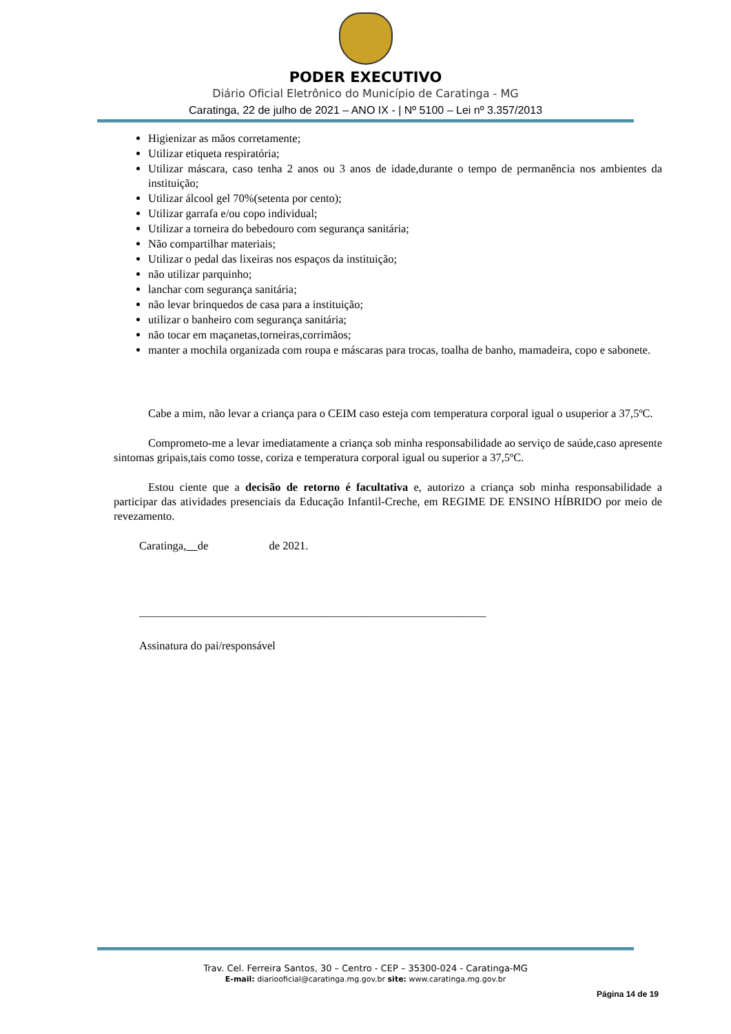PODER EXECUTIVO
Diário Oficial Eletrônico do Município de Caratinga - MG
Caratinga, 22 de julho de 2021 – ANO IX - | Nº 5100 – Lei nº 3.357/2013
Higienizar as mãos corretamente;
Utilizar etiqueta respiratória;
Utilizar máscara, caso tenha 2 anos ou 3 anos de idade,durante o tempo de permanência nos ambientes da instituição;
Utilizar álcool gel 70%(setenta por cento);
Utilizar garrafa e/ou copo individual;
Utilizar a torneira do bebedouro com segurança sanitária;
Não compartilhar materiais;
Utilizar o pedal das lixeiras nos espaços da instituição;
não utilizar parquinho;
lanchar com segurança sanitária;
não levar brinquedos de casa para a instituição;
utilizar o banheiro com segurança sanitária;
não tocar em maçanetas,torneiras,corrimãos;
manter a mochila organizada com roupa e máscaras para trocas, toalha de banho, mamadeira, copo e sabonete.
Cabe a mim, não levar a criança para o CEIM caso esteja com temperatura corporal igual o usuperior a 37,5ºC.
Comprometo-me a levar imediatamente a criança sob minha responsabilidade ao serviço de saúde,caso apresente sintomas gripais,tais como tosse, coriza e temperatura corporal igual ou superior a 37,5ºC.
Estou ciente que a decisão de retorno é facultativa e, autorizo a criança sob minha responsabilidade a participar das atividades presenciais da Educação Infantil-Creche, em REGIME DE ENSINO HÍBRIDO por meio de revezamento.
Caratinga, de de 2021.
_____________________________________________________________
Assinatura do pai/responsável
Trav. Cel. Ferreira Santos, 30 – Centro - CEP – 35300-024 - Caratinga-MG
E-mail: diariooficial@caratinga.mg.gov.br site: www.caratinga.mg.gov.br
Página 14 de 19